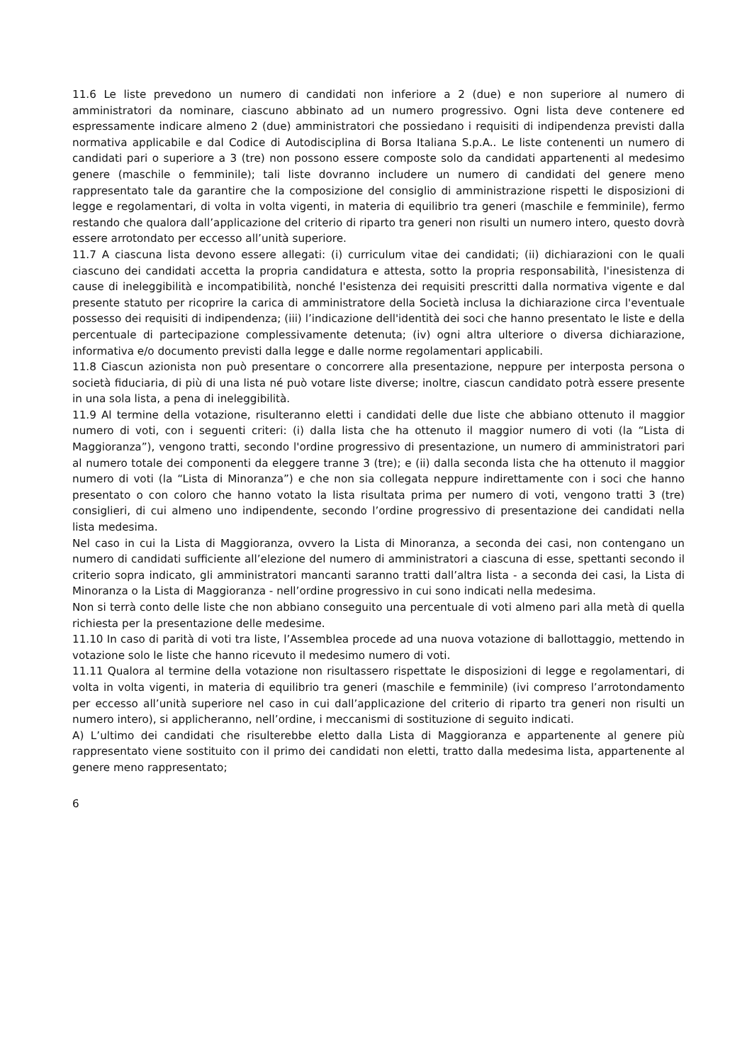11.6 Le liste prevedono un numero di candidati non inferiore a 2 (due) e non superiore al numero di amministratori da nominare, ciascuno abbinato ad un numero progressivo. Ogni lista deve contenere ed espressamente indicare almeno 2 (due) amministratori che possiedano i requisiti di indipendenza previsti dalla normativa applicabile e dal Codice di Autodisciplina di Borsa Italiana S.p.A.. Le liste contenenti un numero di candidati pari o superiore a 3 (tre) non possono essere composte solo da candidati appartenenti al medesimo genere (maschile o femminile); tali liste dovranno includere un numero di candidati del genere meno rappresentato tale da garantire che la composizione del consiglio di amministrazione rispetti le disposizioni di legge e regolamentari, di volta in volta vigenti, in materia di equilibrio tra generi (maschile e femminile), fermo restando che qualora dall’applicazione del criterio di riparto tra generi non risulti un numero intero, questo dovrà essere arrotondato per eccesso all’unità superiore.
11.7 A ciascuna lista devono essere allegati: (i) curriculum vitae dei candidati; (ii) dichiarazioni con le quali ciascuno dei candidati accetta la propria candidatura e attesta, sotto la propria responsabilità, l'inesistenza di cause di ineleggibilità e incompatibilità, nonché l'esistenza dei requisiti prescritti dalla normativa vigente e dal presente statuto per ricoprire la carica di amministratore della Società inclusa la dichiarazione circa l'eventuale possesso dei requisiti di indipendenza; (iii) l’indicazione dell'identità dei soci che hanno presentato le liste e della percentuale di partecipazione complessivamente detenuta; (iv) ogni altra ulteriore o diversa dichiarazione, informativa e/o documento previsti dalla legge e dalle norme regolamentari applicabili.
11.8 Ciascun azionista non può presentare o concorrere alla presentazione, neppure per interposta persona o società fiduciaria, di più di una lista né può votare liste diverse; inoltre, ciascun candidato potrà essere presente in una sola lista, a pena di ineleggibilità.
11.9 Al termine della votazione, risulteranno eletti i candidati delle due liste che abbiano ottenuto il maggior numero di voti, con i seguenti criteri: (i) dalla lista che ha ottenuto il maggior numero di voti (la “Lista di Maggioranza”), vengono tratti, secondo l'ordine progressivo di presentazione, un numero di amministratori pari al numero totale dei componenti da eleggere tranne 3 (tre); e (ii) dalla seconda lista che ha ottenuto il maggior numero di voti (la “Lista di Minoranza”) e che non sia collegata neppure indirettamente con i soci che hanno presentato o con coloro che hanno votato la lista risultata prima per numero di voti, vengono tratti 3 (tre) consiglieri, di cui almeno uno indipendente, secondo l’ordine progressivo di presentazione dei candidati nella lista medesima.
Nel caso in cui la Lista di Maggioranza, ovvero la Lista di Minoranza, a seconda dei casi, non contengano un numero di candidati sufficiente all’elezione del numero di amministratori a ciascuna di esse, spettanti secondo il criterio sopra indicato, gli amministratori mancanti saranno tratti dall’altra lista - a seconda dei casi, la Lista di Minoranza o la Lista di Maggioranza - nell’ordine progressivo in cui sono indicati nella medesima.
Non si terrà conto delle liste che non abbiano conseguito una percentuale di voti almeno pari alla metà di quella richiesta per la presentazione delle medesime.
11.10 In caso di parità di voti tra liste, l’Assemblea procede ad una nuova votazione di ballottaggio, mettendo in votazione solo le liste che hanno ricevuto il medesimo numero di voti.
11.11 Qualora al termine della votazione non risultassero rispettate le disposizioni di legge e regolamentari, di volta in volta vigenti, in materia di equilibrio tra generi (maschile e femminile) (ivi compreso l’arrotondamento per eccesso all’unità superiore nel caso in cui dall’applicazione del criterio di riparto tra generi non risulti un numero intero), si applicheranno, nell’ordine, i meccanismi di sostituzione di seguito indicati.
A) L’ultimo dei candidati che risulterebbe eletto dalla Lista di Maggioranza e appartenente al genere più rappresentato viene sostituito con il primo dei candidati non eletti, tratto dalla medesima lista, appartenente al genere meno rappresentato;
6